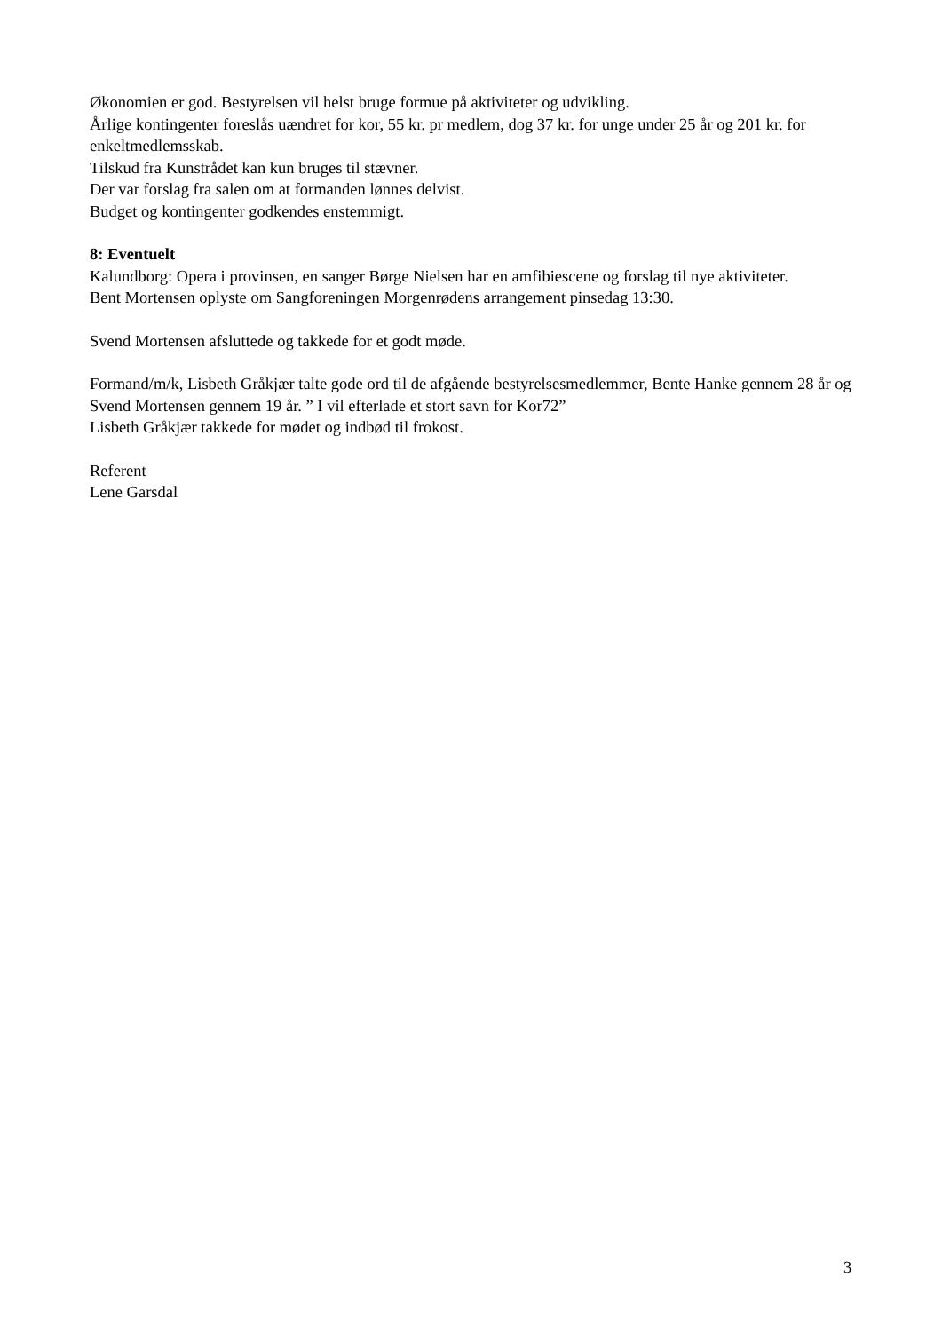Økonomien er god. Bestyrelsen vil helst bruge formue på aktiviteter og udvikling.
Årlige kontingenter foreslås uændret for kor, 55 kr. pr medlem, dog 37 kr. for unge under 25 år og 201 kr. for enkeltmedlemsskab.
Tilskud fra Kunstrådet kan kun bruges til stævner.
Der var forslag fra salen om at formanden lønnes delvist.
Budget og kontingenter godkendes enstemmigt.
8: Eventuelt
Kalundborg: Opera i provinsen, en sanger Børge Nielsen har en amfibiescene og forslag til nye aktiviteter.
Bent Mortensen oplyste om Sangforeningen Morgenrødens arrangement pinsedag 13:30.
Svend Mortensen afsluttede og takkede for et godt møde.
Formand/m/k, Lisbeth Gråkjær talte gode ord til de afgående bestyrelsesmedlemmer, Bente Hanke gennem 28 år og Svend Mortensen gennem 19 år. ” I vil efterlade et stort savn for Kor72”
Lisbeth Gråkjær takkede for mødet og indbød til frokost.
Referent
Lene Garsdal
3